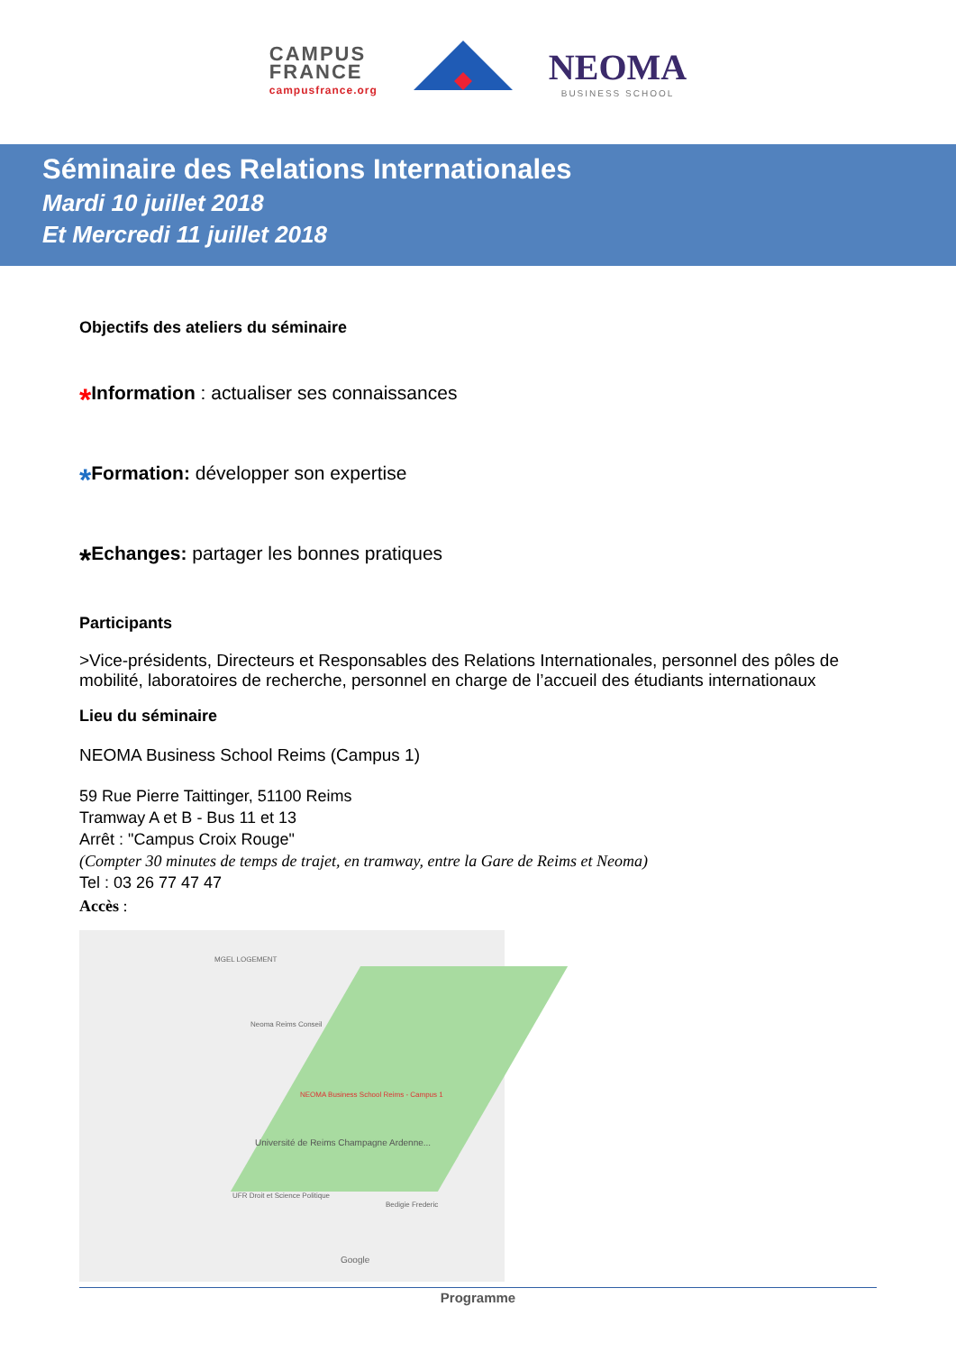CAMPUS
FRANCE
campusfrance.org
NEOMA
BUSINESS SCHOOL
Séminaire des Relations Internationales
Mardi 10 juillet 2018
Et Mercredi 11 juillet 2018
Objectifs des ateliers du séminaire
*Information : actualiser ses connaissances
*Formation: développer son expertise
*Echanges: partager les bonnes pratiques
Participants
>Vice-présidents, Directeurs et Responsables des Relations Internationales, personnel des pôles de mobilité, laboratoires de recherche, personnel en charge de l’accueil des étudiants internationaux
Lieu du séminaire
NEOMA Business School Reims (Campus 1)
59 Rue Pierre Taittinger, 51100 Reims
Tramway A et B - Bus 11 et 13
Arrêt : "Campus Croix Rouge"
(Compter 30 minutes de temps de trajet, en tramway, entre la Gare de Reims et Neoma)
Tel : 03 26 77 47 47
Accès :
MGEL LOGEMENT
Neoma Reims Conseil
NEOMA Business School Reims - Campus 1
Université de Reims Champagne Ardenne...
UFR Droit et Science Politique
Bedigie Frederic
Google
Programme